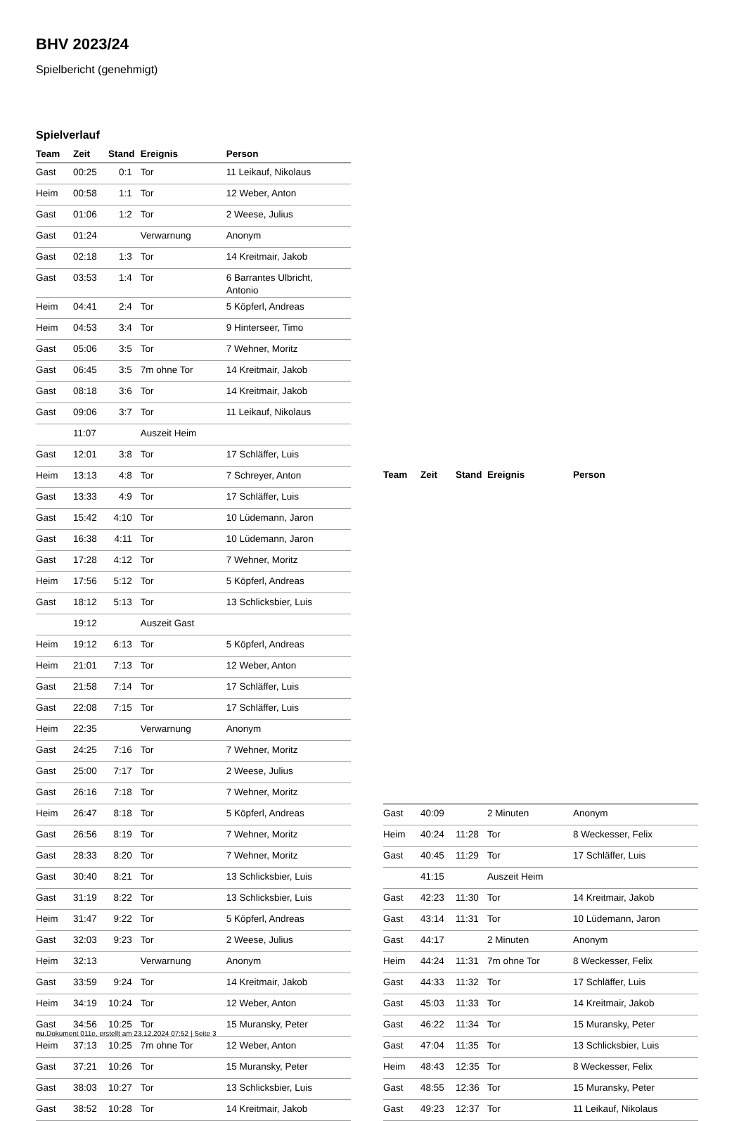BHV 2023/24
Spielbericht (genehmigt)
Spielverlauf
| Team | Zeit | Stand | Ereignis | Person |
| --- | --- | --- | --- | --- |
| Gast | 00:25 | 0:1 | Tor | 11 Leikauf, Nikolaus |
| Heim | 00:58 | 1:1 | Tor | 12 Weber, Anton |
| Gast | 01:06 | 1:2 | Tor | 2 Weese, Julius |
| Gast | 01:24 | | Verwarnung | Anonym |
| Gast | 02:18 | 1:3 | Tor | 14 Kreitmair, Jakob |
| Gast | 03:53 | 1:4 | Tor | 6 Barrantes Ulbricht, Antonio |
| Heim | 04:41 | 2:4 | Tor | 5 Köpferl, Andreas |
| Heim | 04:53 | 3:4 | Tor | 9 Hinterseer, Timo |
| Gast | 05:06 | 3:5 | Tor | 7 Wehner, Moritz |
| Gast | 06:45 | 3:5 | 7m ohne Tor | 14 Kreitmair, Jakob |
| Gast | 08:18 | 3:6 | Tor | 14 Kreitmair, Jakob |
| Gast | 09:06 | 3:7 | Tor | 11 Leikauf, Nikolaus |
| | 11:07 | | Auszeit Heim | |
| Gast | 12:01 | 3:8 | Tor | 17 Schläffer, Luis |
| Heim | 13:13 | 4:8 | Tor | 7 Schreyer, Anton |
| Gast | 13:33 | 4:9 | Tor | 17 Schläffer, Luis |
| Gast | 15:42 | 4:10 | Tor | 10 Lüdemann, Jaron |
| Gast | 16:38 | 4:11 | Tor | 10 Lüdemann, Jaron |
| Gast | 17:28 | 4:12 | Tor | 7 Wehner, Moritz |
| Heim | 17:56 | 5:12 | Tor | 5 Köpferl, Andreas |
| Gast | 18:12 | 5:13 | Tor | 13 Schlicksbier, Luis |
| | 19:12 | | Auszeit Gast | |
| Heim | 19:12 | 6:13 | Tor | 5 Köpferl, Andreas |
| Heim | 21:01 | 7:13 | Tor | 12 Weber, Anton |
| Gast | 21:58 | 7:14 | Tor | 17 Schläffer, Luis |
| Gast | 22:08 | 7:15 | Tor | 17 Schläffer, Luis |
| Heim | 22:35 | | Verwarnung | Anonym |
| Gast | 24:25 | 7:16 | Tor | 7 Wehner, Moritz |
| Gast | 25:00 | 7:17 | Tor | 2 Weese, Julius |
| Gast | 26:16 | 7:18 | Tor | 7 Wehner, Moritz |
| Heim | 26:47 | 8:18 | Tor | 5 Köpferl, Andreas |
| Gast | 26:56 | 8:19 | Tor | 7 Wehner, Moritz |
| Gast | 28:33 | 8:20 | Tor | 7 Wehner, Moritz |
| Gast | 30:40 | 8:21 | Tor | 13 Schlicksbier, Luis |
| Gast | 31:19 | 8:22 | Tor | 13 Schlicksbier, Luis |
| Heim | 31:47 | 9:22 | Tor | 5 Köpferl, Andreas |
| Gast | 32:03 | 9:23 | Tor | 2 Weese, Julius |
| Heim | 32:13 | | Verwarnung | Anonym |
| Gast | 33:59 | 9:24 | Tor | 14 Kreitmair, Jakob |
| Heim | 34:19 | 10:24 | Tor | 12 Weber, Anton |
| Gast | 34:56 | 10:25 | Tor | 15 Muransky, Peter |
| Heim | 37:13 | 10:25 | 7m ohne Tor | 12 Weber, Anton |
| Gast | 37:21 | 10:26 | Tor | 15 Muransky, Peter |
| Gast | 38:03 | 10:27 | Tor | 13 Schlicksbier, Luis |
| Gast | 38:52 | 10:28 | Tor | 14 Kreitmair, Jakob |
| Team | Zeit | Stand | Ereignis | Person |
| --- | --- | --- | --- | --- |
| Gast | 40:09 | | 2 Minuten | Anonym |
| Heim | 40:24 | 11:28 | Tor | 8 Weckesser, Felix |
| Gast | 40:45 | 11:29 | Tor | 17 Schläffer, Luis |
| | 41:15 | | Auszeit Heim | |
| Gast | 42:23 | 11:30 | Tor | 14 Kreitmair, Jakob |
| Gast | 43:14 | 11:31 | Tor | 10 Lüdemann, Jaron |
| Gast | 44:17 | | 2 Minuten | Anonym |
| Heim | 44:24 | 11:31 | 7m ohne Tor | 8 Weckesser, Felix |
| Gast | 44:33 | 11:32 | Tor | 17 Schläffer, Luis |
| Gast | 45:03 | 11:33 | Tor | 14 Kreitmair, Jakob |
| Gast | 46:22 | 11:34 | Tor | 15 Muransky, Peter |
| Gast | 47:04 | 11:35 | Tor | 13 Schlicksbier, Luis |
| Heim | 48:43 | 12:35 | Tor | 8 Weckesser, Felix |
| Gast | 48:55 | 12:36 | Tor | 15 Muransky, Peter |
| Gast | 49:23 | 12:37 | Tor | 11 Leikauf, Nikolaus |
nu.Dokument 011e, erstellt am 23.12.2024 07:52 | Seite 3